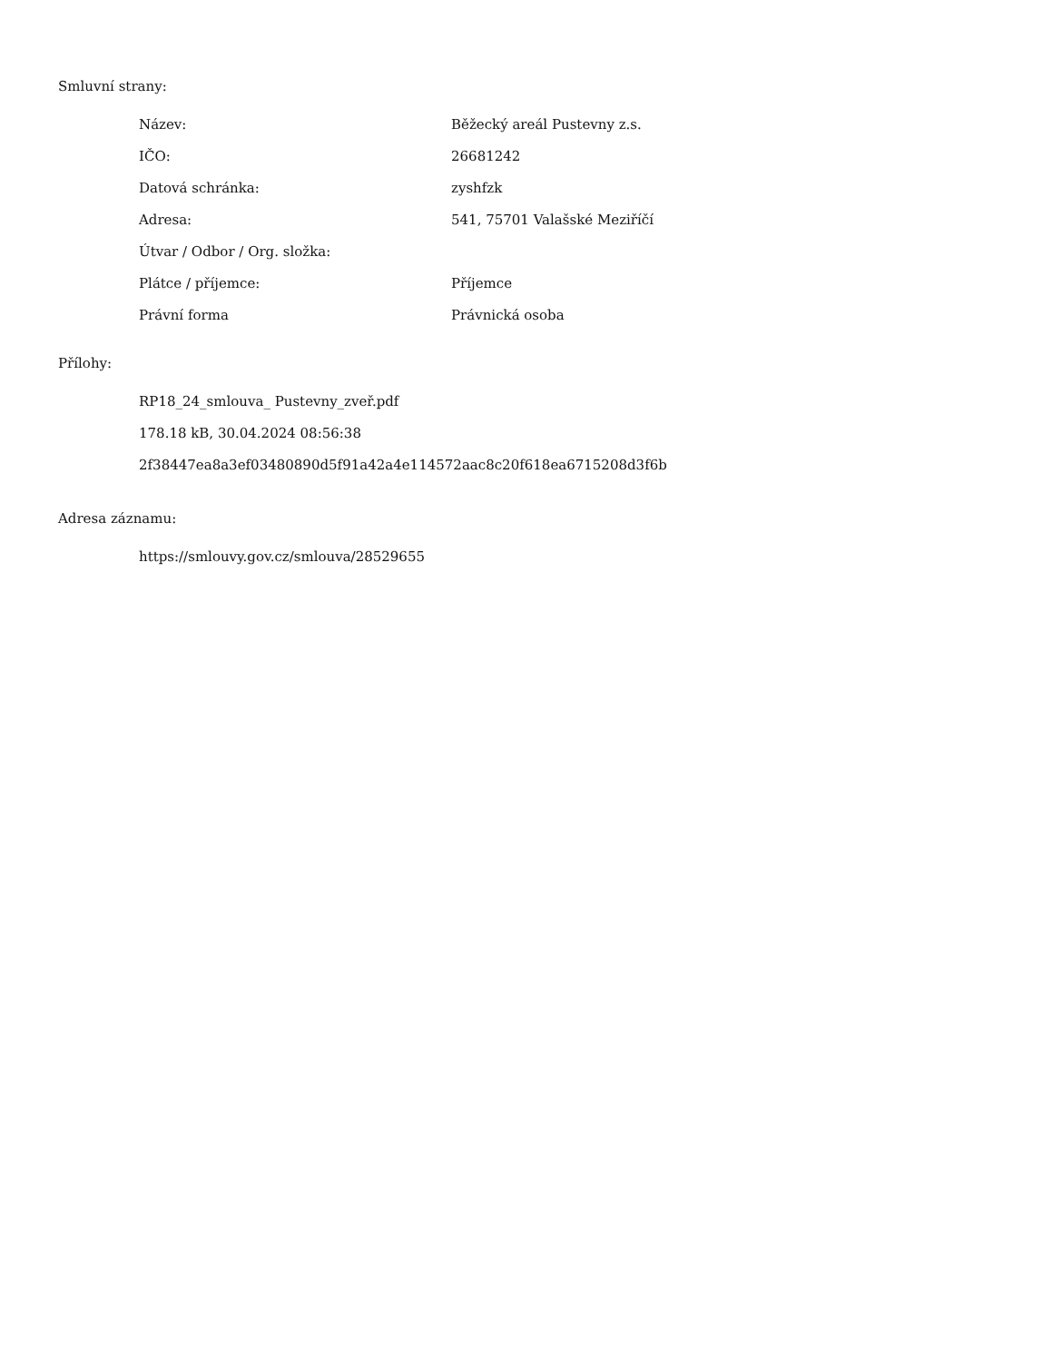Smluvní strany:
| Název: | Běžecký areál Pustevny z.s. |
| IČO: | 26681242 |
| Datová schránka: | zyshfzk |
| Adresa: | 541, 75701 Valašské Meziříčí |
| Útvar / Odbor / Org. složka: | |
| Plátce / příjemce: | Příjemce |
| Právní forma | Právnická osoba |
Přílohy:
RP18_24_smlouva_ Pustevny_zveř.pdf
178.18 kB, 30.04.2024 08:56:38
2f38447ea8a3ef03480890d5f91a42a4e114572aac8c20f618ea6715208d3f6b
Adresa záznamu:
https://smlouvy.gov.cz/smlouva/28529655